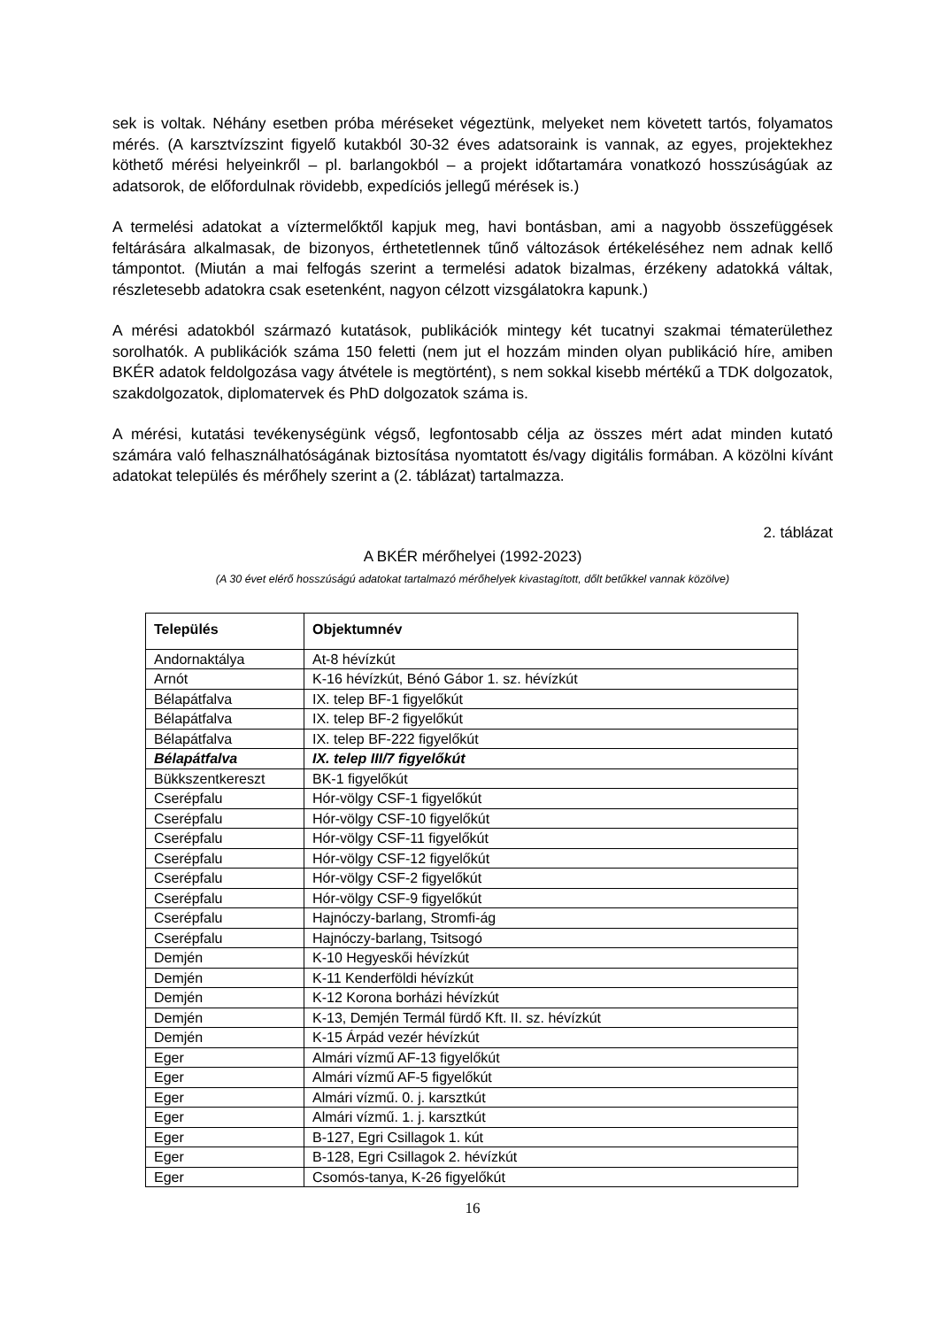sek is voltak. Néhány esetben próba méréseket végeztünk, melyeket nem követett tartós, folyamatos mérés. (A karsztvízszint figyelő kutakból 30-32 éves adatsoraink is vannak, az egyes, projektekhez köthető mérési helyeinkről – pl. barlangokból – a projekt időtartamára vonatkozó hosszúságúak az adatsorok, de előfordulnak rövidebb, expedíciós jellegű mérések is.)
A termelési adatokat a víztermelőktől kapjuk meg, havi bontásban, ami a nagyobb összefüggések feltárására alkalmasak, de bizonyos, érthetetlennek tűnő változások értékeléséhez nem adnak kellő támpontot. (Miután a mai felfogás szerint a termelési adatok bizalmas, érzékeny adatokká váltak, részletesebb adatokra csak esetenként, nagyon célzott vizsgálatokra kapunk.)
A mérési adatokból származó kutatások, publikációk mintegy két tucatnyi szakmai tématerülethez sorolhatók. A publikációk száma 150 feletti (nem jut el hozzám minden olyan publikáció híre, amiben BKÉR adatok feldolgozása vagy átvétele is megtörtént), s nem sokkal kisebb mértékű a TDK dolgozatok, szakdolgozatok, diplomatervek és PhD dolgozatok száma is.
A mérési, kutatási tevékenységünk végső, legfontosabb célja az összes mért adat minden kutató számára való felhasználhatóságának biztosítása nyomtatott és/vagy digitális formában. A közölni kívánt adatokat település és mérőhely szerint a (2. táblázat) tartalmazza.
2. táblázat
A BKÉR mérőhelyei (1992-2023)
(A 30 évet elérő hosszúságú adatokat tartalmazó mérőhelyek kivastagított, dőlt betűkkel vannak közölve)
| Település | Objektumnév |
| --- | --- |
| Andornaktálya | At-8 hévízkút |
| Arnót | K-16 hévízkút, Bénó Gábor 1. sz. hévízkút |
| Bélapátfalva | IX. telep BF-1 figyelőkút |
| Bélapátfalva | IX. telep BF-2 figyelőkút |
| Bélapátfalva | IX. telep BF-222 figyelőkút |
| Bélapátfalva | IX. telep III/7 figyelőkút |
| Bükkszentkereszt | BK-1 figyelőkút |
| Cserépfalu | Hór-völgy CSF-1 figyelőkút |
| Cserépfalu | Hór-völgy CSF-10 figyelőkút |
| Cserépfalu | Hór-völgy CSF-11 figyelőkút |
| Cserépfalu | Hór-völgy CSF-12 figyelőkút |
| Cserépfalu | Hór-völgy CSF-2 figyelőkút |
| Cserépfalu | Hór-völgy CSF-9 figyelőkút |
| Cserépfalu | Hajnóczy-barlang, Stromfi-ág |
| Cserépfalu | Hajnóczy-barlang, Tsitsogó |
| Demjén | K-10 Hegyeskői hévízkút |
| Demjén | K-11 Kenderföldi hévízkút |
| Demjén | K-12 Korona borházi hévízkút |
| Demjén | K-13, Demjén Termál fürdő Kft. II. sz. hévízkút |
| Demjén | K-15 Árpád vezér hévízkút |
| Eger | Almári vízmű AF-13 figyelőkút |
| Eger | Almári vízmű AF-5 figyelőkút |
| Eger | Almári vízmű. 0. j. karsztkút |
| Eger | Almári vízmű. 1. j. karsztkút |
| Eger | B-127, Egri Csillagok 1. kút |
| Eger | B-128, Egri Csillagok 2. hévízkút |
| Eger | Csomós-tanya, K-26 figyelőkút |
16